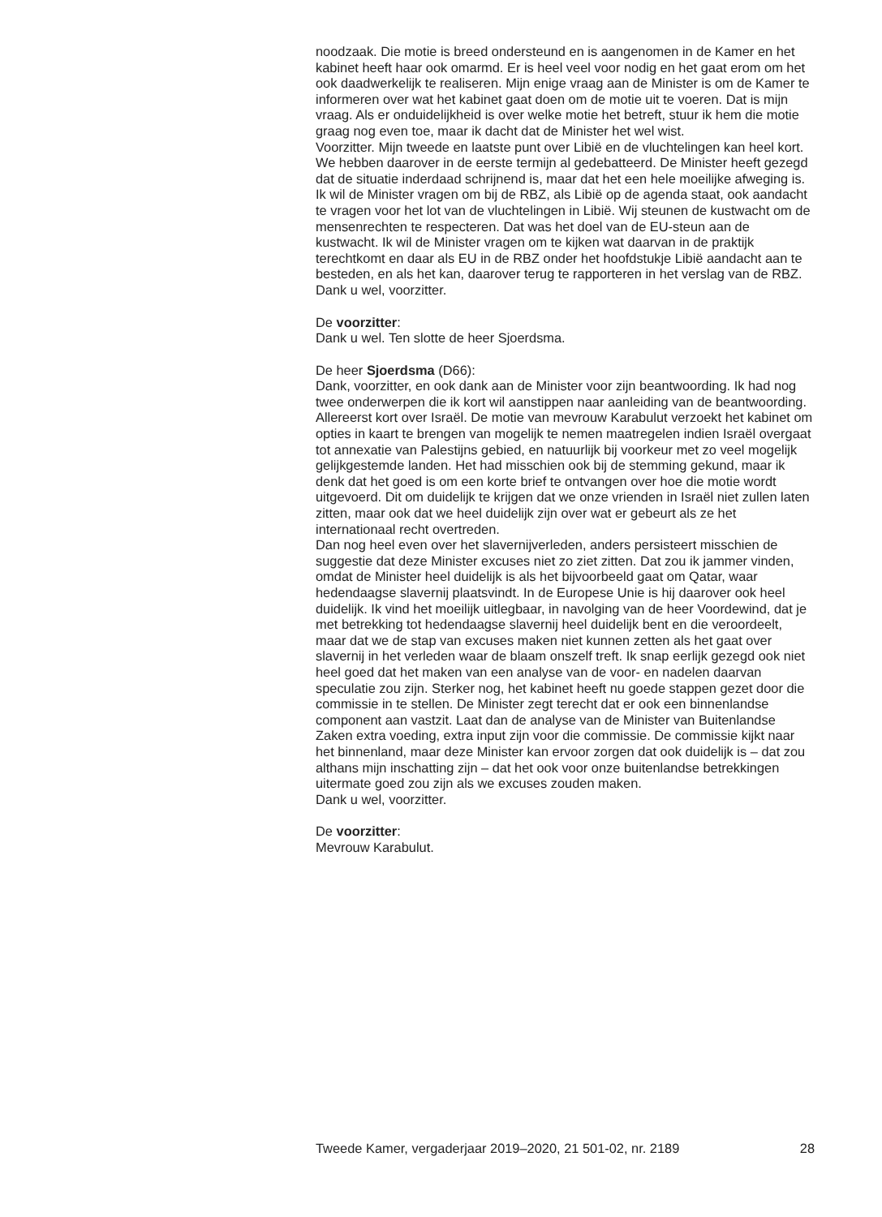noodzaak. Die motie is breed ondersteund en is aangenomen in de Kamer en het kabinet heeft haar ook omarmd. Er is heel veel voor nodig en het gaat erom om het ook daadwerkelijk te realiseren. Mijn enige vraag aan de Minister is om de Kamer te informeren over wat het kabinet gaat doen om de motie uit te voeren. Dat is mijn vraag. Als er onduidelijkheid is over welke motie het betreft, stuur ik hem die motie graag nog even toe, maar ik dacht dat de Minister het wel wist.
Voorzitter. Mijn tweede en laatste punt over Libië en de vluchtelingen kan heel kort. We hebben daarover in de eerste termijn al gedebatteerd. De Minister heeft gezegd dat de situatie inderdaad schrijnend is, maar dat het een hele moeilijke afweging is. Ik wil de Minister vragen om bij de RBZ, als Libië op de agenda staat, ook aandacht te vragen voor het lot van de vluchtelingen in Libië. Wij steunen de kustwacht om de mensenrechten te respecteren. Dat was het doel van de EU-steun aan de kustwacht. Ik wil de Minister vragen om te kijken wat daarvan in de praktijk terechtkomt en daar als EU in de RBZ onder het hoofdstukje Libië aandacht aan te besteden, en als het kan, daarover terug te rapporteren in het verslag van de RBZ.
Dank u wel, voorzitter.
De voorzitter:
Dank u wel. Ten slotte de heer Sjoerdsma.
De heer Sjoerdsma (D66):
Dank, voorzitter, en ook dank aan de Minister voor zijn beantwoording. Ik had nog twee onderwerpen die ik kort wil aanstippen naar aanleiding van de beantwoording. Allereerst kort over Israël. De motie van mevrouw Karabulut verzoekt het kabinet om opties in kaart te brengen van mogelijk te nemen maatregelen indien Israël overgaat tot annexatie van Palestijns gebied, en natuurlijk bij voorkeur met zo veel mogelijk gelijkgestemde landen. Het had misschien ook bij de stemming gekund, maar ik denk dat het goed is om een korte brief te ontvangen over hoe die motie wordt uitgevoerd. Dit om duidelijk te krijgen dat we onze vrienden in Israël niet zullen laten zitten, maar ook dat we heel duidelijk zijn over wat er gebeurt als ze het internationaal recht overtreden.
Dan nog heel even over het slavernijverleden, anders persisteert misschien de suggestie dat deze Minister excuses niet zo ziet zitten. Dat zou ik jammer vinden, omdat de Minister heel duidelijk is als het bijvoorbeeld gaat om Qatar, waar hedendaagse slavernij plaatsvindt. In de Europese Unie is hij daarover ook heel duidelijk. Ik vind het moeilijk uitlegbaar, in navolging van de heer Voordewind, dat je met betrekking tot hedendaagse slavernij heel duidelijk bent en die veroordeelt, maar dat we de stap van excuses maken niet kunnen zetten als het gaat over slavernij in het verleden waar de blaam onszelf treft. Ik snap eerlijk gezegd ook niet heel goed dat het maken van een analyse van de voor- en nadelen daarvan speculatie zou zijn. Sterker nog, het kabinet heeft nu goede stappen gezet door die commissie in te stellen. De Minister zegt terecht dat er ook een binnenlandse component aan vastzit. Laat dan de analyse van de Minister van Buitenlandse Zaken extra voeding, extra input zijn voor die commissie. De commissie kijkt naar het binnenland, maar deze Minister kan ervoor zorgen dat ook duidelijk is – dat zou althans mijn inschatting zijn – dat het ook voor onze buitenlandse betrekkingen uitermate goed zou zijn als we excuses zouden maken.
Dank u wel, voorzitter.
De voorzitter:
Mevrouw Karabulut.
Tweede Kamer, vergaderjaar 2019–2020, 21 501-02, nr. 2189 28